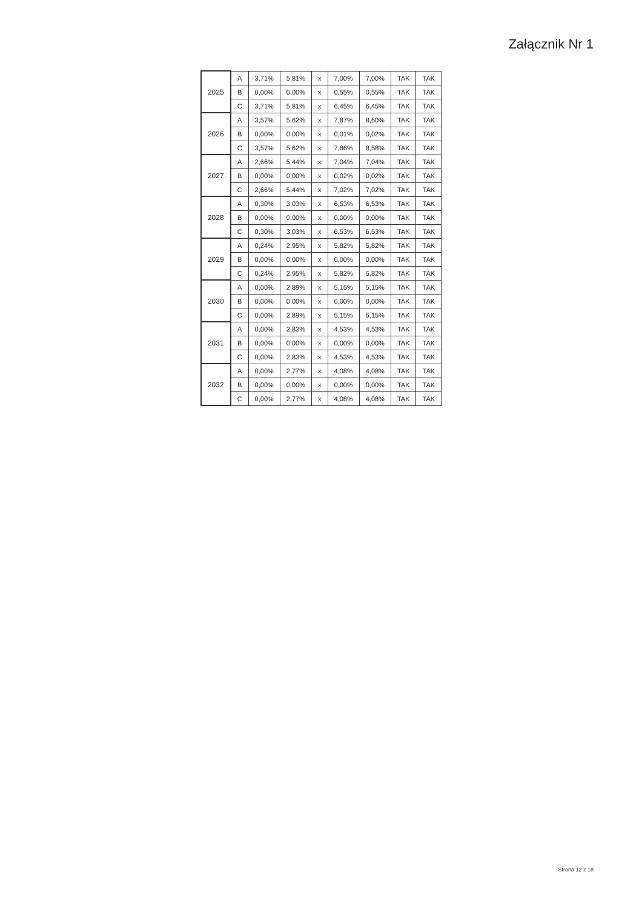Załącznik Nr 1
| 2025 | A | 3,71% | 5,81% | x | 7,00% | 7,00% | TAK | TAK |
| | B | 0,00% | 0,00% | x | 0,55% | 0,55% | TAK | TAK |
| | C | 3,71% | 5,81% | x | 6,45% | 6,45% | TAK | TAK |
| 2026 | A | 3,57% | 5,62% | x | 7,87% | 8,60% | TAK | TAK |
| | B | 0,00% | 0,00% | x | 0,01% | 0,02% | TAK | TAK |
| | C | 3,57% | 5,62% | x | 7,86% | 8,58% | TAK | TAK |
| 2027 | A | 2,66% | 5,44% | x | 7,04% | 7,04% | TAK | TAK |
| | B | 0,00% | 0,00% | x | 0,02% | 0,02% | TAK | TAK |
| | C | 2,66% | 5,44% | x | 7,02% | 7,02% | TAK | TAK |
| 2028 | A | 0,30% | 3,03% | x | 6,53% | 6,53% | TAK | TAK |
| | B | 0,00% | 0,00% | x | 0,00% | 0,00% | TAK | TAK |
| | C | 0,30% | 3,03% | x | 6,53% | 6,53% | TAK | TAK |
| 2029 | A | 0,24% | 2,95% | x | 5,82% | 5,82% | TAK | TAK |
| | B | 0,00% | 0,00% | x | 0,00% | 0,00% | TAK | TAK |
| | C | 0,24% | 2,95% | x | 5,82% | 5,82% | TAK | TAK |
| 2030 | A | 0,00% | 2,89% | x | 5,15% | 5,15% | TAK | TAK |
| | B | 0,00% | 0,00% | x | 0,00% | 0,00% | TAK | TAK |
| | C | 0,00% | 2,89% | x | 5,15% | 5,15% | TAK | TAK |
| 2031 | A | 0,00% | 2,83% | x | 4,53% | 4,53% | TAK | TAK |
| | B | 0,00% | 0,00% | x | 0,00% | 0,00% | TAK | TAK |
| | C | 0,00% | 2,83% | x | 4,53% | 4,53% | TAK | TAK |
| 2032 | A | 0,00% | 2,77% | x | 4,08% | 4,08% | TAK | TAK |
| | B | 0,00% | 0,00% | x | 0,00% | 0,00% | TAK | TAK |
| | C | 0,00% | 2,77% | x | 4,08% | 4,08% | TAK | TAK |
Strona 12 z 18